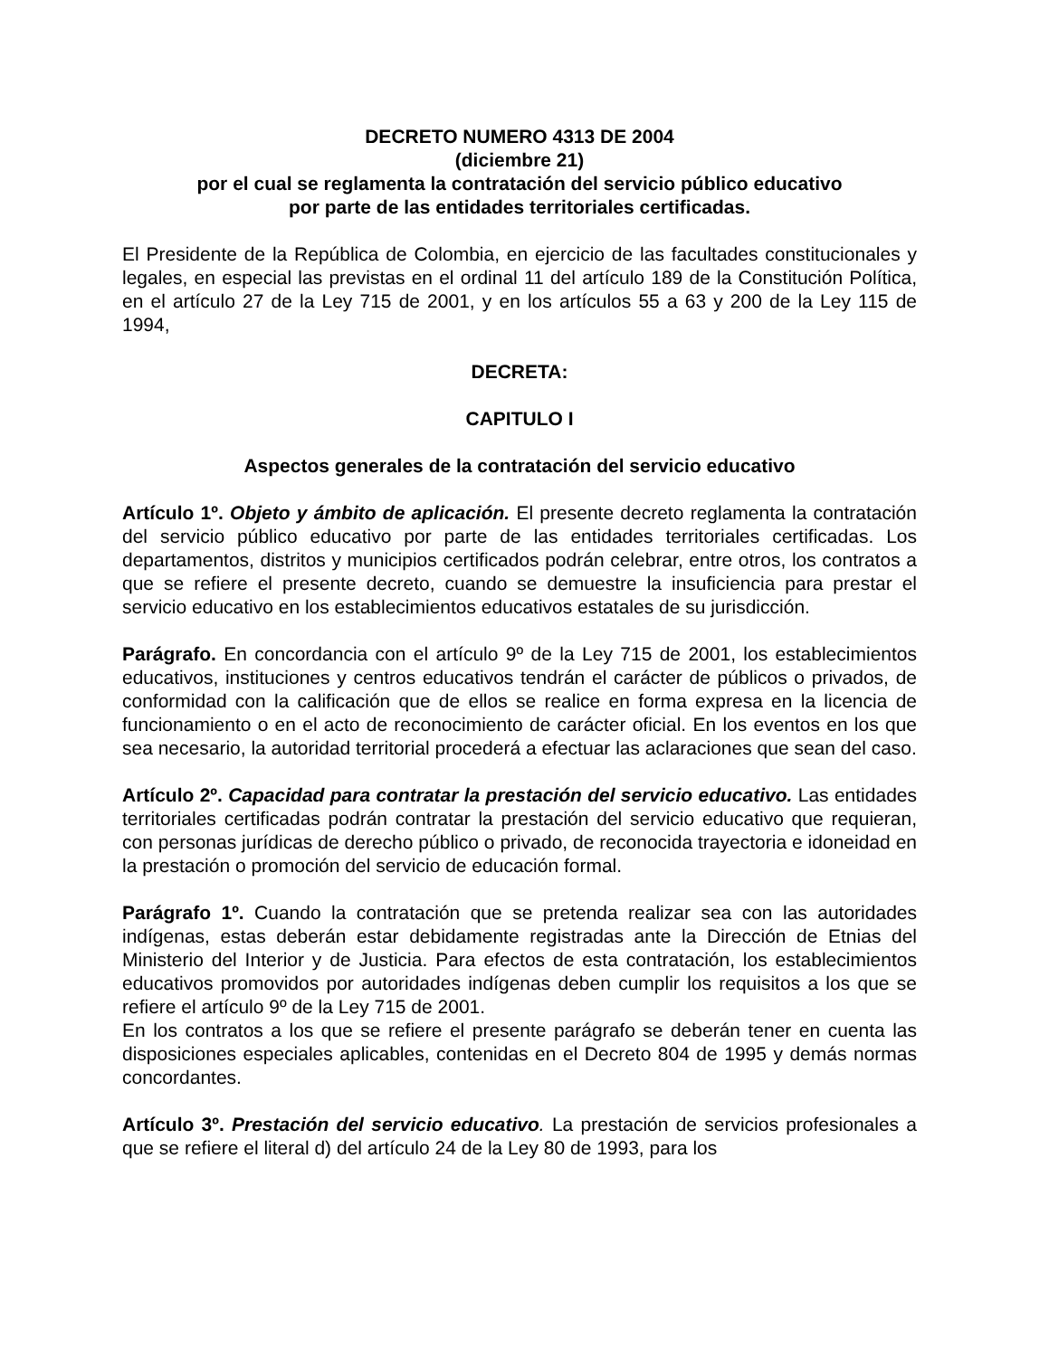DECRETO NUMERO 4313 DE 2004
(diciembre 21)
por el cual se reglamenta la contratación del servicio público educativo
por parte de las entidades territoriales certificadas.
El Presidente de la República de Colombia, en ejercicio de las facultades constitucionales y legales, en especial las previstas en el ordinal 11 del artículo 189 de la Constitución Política, en el artículo 27 de la Ley 715 de 2001, y en los artículos 55 a 63 y 200 de la Ley 115 de 1994,
DECRETA:
CAPITULO I
Aspectos generales de la contratación del servicio educativo
Artículo 1º. Objeto y ámbito de aplicación. El presente decreto reglamenta la contratación del servicio público educativo por parte de las entidades territoriales certificadas. Los departamentos, distritos y municipios certificados podrán celebrar, entre otros, los contratos a que se refiere el presente decreto, cuando se demuestre la insuficiencia para prestar el servicio educativo en los establecimientos educativos estatales de su jurisdicción.
Parágrafo. En concordancia con el artículo 9º de la Ley 715 de 2001, los establecimientos educativos, instituciones y centros educativos tendrán el carácter de públicos o privados, de conformidad con la calificación que de ellos se realice en forma expresa en la licencia de funcionamiento o en el acto de reconocimiento de carácter oficial. En los eventos en los que sea necesario, la autoridad territorial procederá a efectuar las aclaraciones que sean del caso.
Artículo 2º. Capacidad para contratar la prestación del servicio educativo. Las entidades territoriales certificadas podrán contratar la prestación del servicio educativo que requieran, con personas jurídicas de derecho público o privado, de reconocida trayectoria e idoneidad en la prestación o promoción del servicio de educación formal.
Parágrafo 1º. Cuando la contratación que se pretenda realizar sea con las autoridades indígenas, estas deberán estar debidamente registradas ante la Dirección de Etnias del Ministerio del Interior y de Justicia. Para efectos de esta contratación, los establecimientos educativos promovidos por autoridades indígenas deben cumplir los requisitos a los que se refiere el artículo 9º de la Ley 715 de 2001.
En los contratos a los que se refiere el presente parágrafo se deberán tener en cuenta las disposiciones especiales aplicables, contenidas en el Decreto 804 de 1995 y demás normas concordantes.
Artículo 3º. Prestación del servicio educativo. La prestación de servicios profesionales a que se refiere el literal d) del artículo 24 de la Ley 80 de 1993, para los